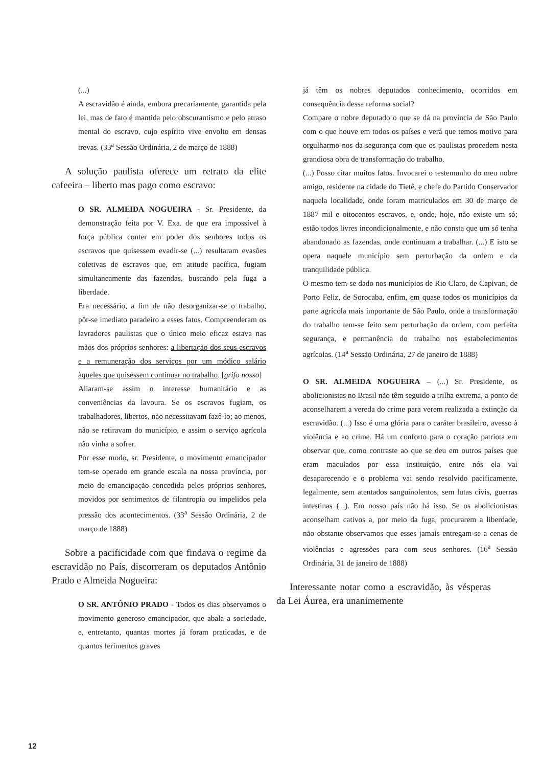(...)
A escravidão é ainda, embora precariamente, garantida pela lei, mas de fato é mantida pelo obscurantismo e pelo atraso mental do escravo, cujo espírito vive envolto em densas trevas. (33<sup>a</sup> Sessão Ordinária, 2 de março de 1888)
A solução paulista oferece um retrato da elite cafeeira – liberto mas pago como escravo:
O SR. ALMEIDA NOGUEIRA - Sr. Presidente, da demonstração feita por V. Exa. de que era impossível à força pública conter em poder dos senhores todos os escravos que quisessem evadir-se (...) resultaram evasões coletivas de escravos que, em atitude pacífica, fugiam simultaneamente das fazendas, buscando pela fuga a liberdade.
Era necessário, a fim de não desorganizar-se o trabalho, pôr-se imediato paradeiro a esses fatos. Compreenderam os lavradores paulistas que o único meio eficaz estava nas mãos dos próprios senhores: a libertação dos seus escravos e a remuneração dos serviços por um módico salário àqueles que quisessem continuar no trabalho. [grifo nosso]
Aliaram-se assim o interesse humanitário e as conveniências da lavoura. Se os escravos fugiam, os trabalhadores, libertos, não necessitavam fazê-lo; ao menos, não se retiravam do município, e assim o serviço agrícola não vinha a sofrer.
Por esse modo, sr. Presidente, o movimento emancipador tem-se operado em grande escala na nossa província, por meio de emancipação concedida pelos próprios senhores, movidos por sentimentos de filantropia ou impelidos pela pressão dos acontecimentos. (33<sup>a</sup> Sessão Ordinária, 2 de março de 1888)
Sobre a pacificidade com que findava o regime da escravidão no País, discorreram os deputados Antônio Prado e Almeida Nogueira:
O SR. ANTÔNIO PRADO - Todos os dias observamos o movimento generoso emancipador, que abala a sociedade, e, entretanto, quantas mortes já foram praticadas, e de quantos ferimentos graves
já têm os nobres deputados conhecimento, ocorridos em consequência dessa reforma social?
Compare o nobre deputado o que se dá na província de São Paulo com o que houve em todos os países e verá que temos motivo para orgulharmo-nos da segurança com que os paulistas procedem nesta grandiosa obra de transformação do trabalho.
(...) Posso citar muitos fatos. Invocarei o testemunho do meu nobre amigo, residente na cidade do Tietê, e chefe do Partido Conservador naquela localidade, onde foram matriculados em 30 de março de 1887 mil e oitocentos escravos, e, onde, hoje, não existe um só; estão todos livres incondicionalmente, e não consta que um só tenha abandonado as fazendas, onde continuam a trabalhar. (...) E isto se opera naquele município sem perturbação da ordem e da tranquilidade pública.
O mesmo tem-se dado nos municípios de Rio Claro, de Capivari, de Porto Feliz, de Sorocaba, enfim, em quase todos os municípios da parte agrícola mais importante de São Paulo, onde a transformação do trabalho tem-se feito sem perturbação da ordem, com perfeita segurança, e permanência do trabalho nos estabelecimentos agrícolas. (14<sup>a</sup> Sessão Ordinária, 27 de janeiro de 1888)
O SR. ALMEIDA NOGUEIRA – (...) Sr. Presidente, os abolicionistas no Brasil não têm seguido a trilha extrema, a ponto de aconselharem a vereda do crime para verem realizada a extinção da escravidão. (...) Isso é uma glória para o caráter brasileiro, avesso à violência e ao crime. Há um conforto para o coração patriota em observar que, como contraste ao que se deu em outros países que eram maculados por essa instituição, entre nós ela vai desaparecendo e o problema vai sendo resolvido pacificamente, legalmente, sem atentados sanguinolentos, sem lutas civis, guerras intestinas (...). Em nosso país não há isso. Se os abolicionistas aconselham cativos a, por meio da fuga, procurarem a liberdade, não obstante observamos que esses jamais entregam-se a cenas de violências e agressões para com seus senhores. (16<sup>a</sup> Sessão Ordinária, 31 de janeiro de 1888)
Interessante notar como a escravidão, às vésperas da Lei Áurea, era unanimemente
12